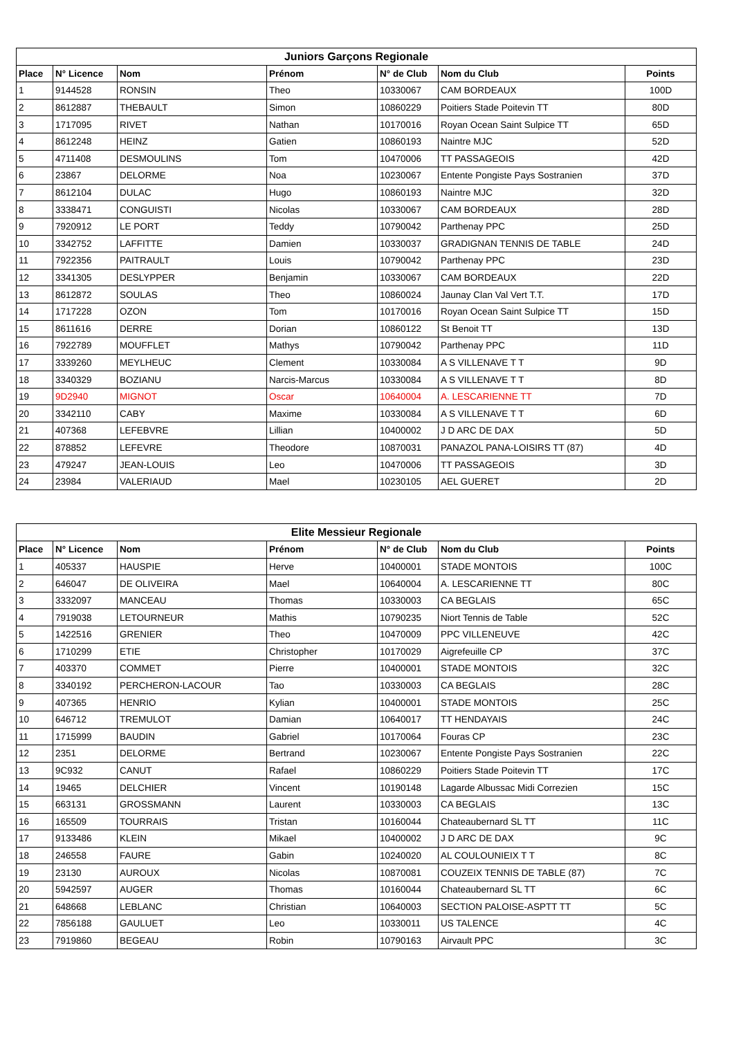| Juniors Garçons Regionale | | | | | | |
| --- | --- | --- | --- | --- | --- | --- |
| Place | N° Licence | Nom | Prénom | N° de Club | Nom du Club | Points |
| 1 | 9144528 | RONSIN | Theo | 10330067 | CAM BORDEAUX | 100D |
| 2 | 8612887 | THEBAULT | Simon | 10860229 | Poitiers Stade Poitevin TT | 80D |
| 3 | 1717095 | RIVET | Nathan | 10170016 | Royan Ocean Saint Sulpice TT | 65D |
| 4 | 8612248 | HEINZ | Gatien | 10860193 | Naintre MJC | 52D |
| 5 | 4711408 | DESMOULINS | Tom | 10470006 | TT PASSAGEOIS | 42D |
| 6 | 23867 | DELORME | Noa | 10230067 | Entente Pongiste Pays Sostranien | 37D |
| 7 | 8612104 | DULAC | Hugo | 10860193 | Naintre MJC | 32D |
| 8 | 3338471 | CONGUISTI | Nicolas | 10330067 | CAM BORDEAUX | 28D |
| 9 | 7920912 | LE PORT | Teddy | 10790042 | Parthenay PPC | 25D |
| 10 | 3342752 | LAFFITTE | Damien | 10330037 | GRADIGNAN TENNIS DE TABLE | 24D |
| 11 | 7922356 | PAITRAULT | Louis | 10790042 | Parthenay PPC | 23D |
| 12 | 3341305 | DESLYPPER | Benjamin | 10330067 | CAM BORDEAUX | 22D |
| 13 | 8612872 | SOULAS | Theo | 10860024 | Jaunay Clan Val Vert T.T. | 17D |
| 14 | 1717228 | OZON | Tom | 10170016 | Royan Ocean Saint Sulpice TT | 15D |
| 15 | 8611616 | DERRE | Dorian | 10860122 | St Benoit TT | 13D |
| 16 | 7922789 | MOUFFLET | Mathys | 10790042 | Parthenay PPC | 11D |
| 17 | 3339260 | MEYLHEUC | Clement | 10330084 | A S VILLENAVE T T | 9D |
| 18 | 3340329 | BOZIANU | Narcis-Marcus | 10330084 | A S VILLENAVE T T | 8D |
| 19 | 9D2940 | MIGNOT | Oscar | 10640004 | A. LESCARIENNE TT | 7D |
| 20 | 3342110 | CABY | Maxime | 10330084 | A S VILLENAVE T T | 6D |
| 21 | 407368 | LEFEBVRE | Lillian | 10400002 | J D ARC DE DAX | 5D |
| 22 | 878852 | LEFEVRE | Theodore | 10870031 | PANAZOL PANA-LOISIRS TT (87) | 4D |
| 23 | 479247 | JEAN-LOUIS | Leo | 10470006 | TT PASSAGEOIS | 3D |
| 24 | 23984 | VALERIAUD | Mael | 10230105 | AEL GUERET | 2D |
| Elite Messieur Regionale | | | | | | |
| --- | --- | --- | --- | --- | --- | --- |
| Place | N° Licence | Nom | Prénom | N° de Club | Nom du Club | Points |
| 1 | 405337 | HAUSPIE | Herve | 10400001 | STADE MONTOIS | 100C |
| 2 | 646047 | DE OLIVEIRA | Mael | 10640004 | A. LESCARIENNE TT | 80C |
| 3 | 3332097 | MANCEAU | Thomas | 10330003 | CA BEGLAIS | 65C |
| 4 | 7919038 | LETOURNEUR | Mathis | 10790235 | Niort Tennis de Table | 52C |
| 5 | 1422516 | GRENIER | Theo | 10470009 | PPC VILLENEUVE | 42C |
| 6 | 1710299 | ETIE | Christopher | 10170029 | Aigrefeuille CP | 37C |
| 7 | 403370 | COMMET | Pierre | 10400001 | STADE MONTOIS | 32C |
| 8 | 3340192 | PERCHERON-LACOUR | Tao | 10330003 | CA BEGLAIS | 28C |
| 9 | 407365 | HENRIO | Kylian | 10400001 | STADE MONTOIS | 25C |
| 10 | 646712 | TREMULOT | Damian | 10640017 | TT HENDAYAIS | 24C |
| 11 | 1715999 | BAUDIN | Gabriel | 10170064 | Fouras CP | 23C |
| 12 | 2351 | DELORME | Bertrand | 10230067 | Entente Pongiste Pays Sostranien | 22C |
| 13 | 9C932 | CANUT | Rafael | 10860229 | Poitiers Stade Poitevin TT | 17C |
| 14 | 19465 | DELCHIER | Vincent | 10190148 | Lagarde Albussac Midi Correzien | 15C |
| 15 | 663131 | GROSSMANN | Laurent | 10330003 | CA BEGLAIS | 13C |
| 16 | 165509 | TOURRAIS | Tristan | 10160044 | Chateaubernard SL TT | 11C |
| 17 | 9133486 | KLEIN | Mikael | 10400002 | J D ARC DE DAX | 9C |
| 18 | 246558 | FAURE | Gabin | 10240020 | AL COULOUNIEIX T T | 8C |
| 19 | 23130 | AUROUX | Nicolas | 10870081 | COUZEIX TENNIS DE TABLE (87) | 7C |
| 20 | 5942597 | AUGER | Thomas | 10160044 | Chateaubernard SL TT | 6C |
| 21 | 648668 | LEBLANC | Christian | 10640003 | SECTION PALOISE-ASPTT TT | 5C |
| 22 | 7856188 | GAULUET | Leo | 10330011 | US TALENCE | 4C |
| 23 | 7919860 | BEGEAU | Robin | 10790163 | Airvault PPC | 3C |